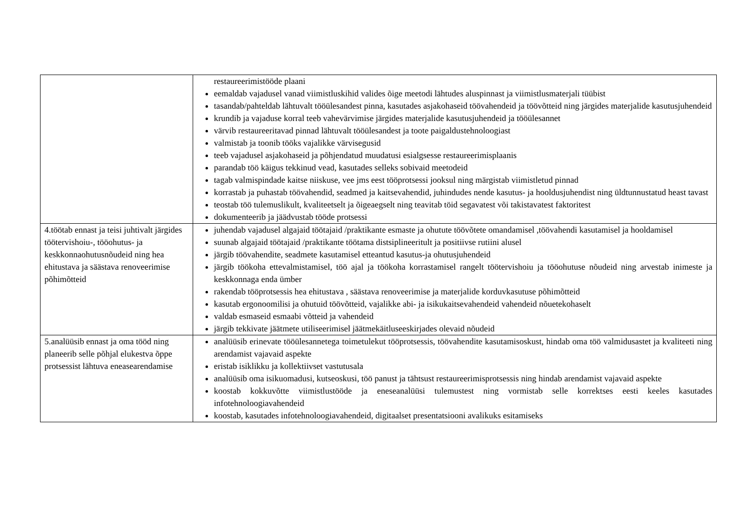| | restaureerimistööde plaani eemaldab vajadusel vanad viimistluskihid valides õige meetodi lähtudes aluspinnast ja viimistlusmaterjali tüübist tasandab/pahteldab lähtuvalt tööülesandest pinna, kasutades asjakohaseid töövahendeid ja töövõtteid ning järgides materjalide kasutusjuhendeid krundib ja vajaduse korral teeb vahevärvimise järgides materjalide kasutusjuhendeid ja tööülesannet värvib restaureeritavad pinnad lähtuvalt tööülesandest ja toote paigaldustehnoloogiast valmistab ja toonib tööks vajalikke värvisegusid teeb vajadusel asjakohaseid ja põhjendatud muudatusi esialgsesse restaureerimisplaanis parandab töö käigus tekkinud vead, kasutades selleks sobivaid meetodeid tagab valmispindade kaitse niiskuse, vee jms eest tööprotsessi jooksul ning märgistab viimistletud pinnad korrastab ja puhastab töövahendid, seadmed ja kaitsevahendid, juhindudes nende kasutus- ja hooldusjuhendist ning üldtunnustatud heast tavast teostab töö tulemuslikult, kvaliteetselt ja õigeaegselt ning teavitab töid segavatest või takistavatest faktoritest dokumenteerib ja jäädvustab tööde protsessi |
| 4.töötab ennast ja teisi juhtivalt järgides töötervishoiu-, tööohutus- ja keskkonnaohutusnõudeid ning hea ehitustava ja säästava renoveerimise põhimõtteid | juhendab vajadusel algajaid töötajaid /praktikante esmaste ja ohutute töövõtete omandamisel ,töövahendi kasutamisel ja hooldamisel suunab algajaid töötajaid /praktikante töötama distsiplineeritult ja positiivse rutiini alusel järgib töövahendite, seadmete kasutamisel etteantud kasutus-ja ohutusjuhendeid järgib töökoha ettevalmistamisel, töö ajal ja töökoha korrastamisel rangelt töötervishoiu ja tööohutuse nõudeid ning arvestab inimeste ja keskkonnaga enda ümber rakendab tööprotsessis hea ehitustava , säästava renoveerimise ja materjalide korduvkasutuse põhimõtteid kasutab ergonoomilisi ja ohutuid töövõtteid, vajalikke abi- ja isikukaitsevahendeid vahendeid nõuetekohaselt valdab esmaseid esmaabi võtteid ja vahendeid järgib tekkivate jäätmete utiliseerimisel jäätmekäitluseeskirjades olevaid nõudeid |
| 5.analüüsib ennast ja oma tööd ning planeerib selle põhjal elukestva õppe protsessist lähtuva eneasearendamise | analüüsib erinevate tööülesannetega toimetulekut tööprotsessis, töövahendite kasutamisoskust, hindab oma töö valmidusastet ja kvaliteeti ning arendamist vajavaid aspekte eristab isiklikku ja kollektiivset vastutusala analüüsib oma isikuomadusi, kutseoskusi, töö panust ja tähtsust restaureerimisprotsessis ning hindab arendamist vajavaid aspekte koostab kokkuvõtte viimistlustööde ja eneseanalüüsi tulemustest ning vormistab selle korrektses eesti keeles kasutades infotehnoloogiavahendeid koostab, kasutades infotehnoloogiavahendeid, digitaalset presentatsiooni avalikuks esitamiseks |